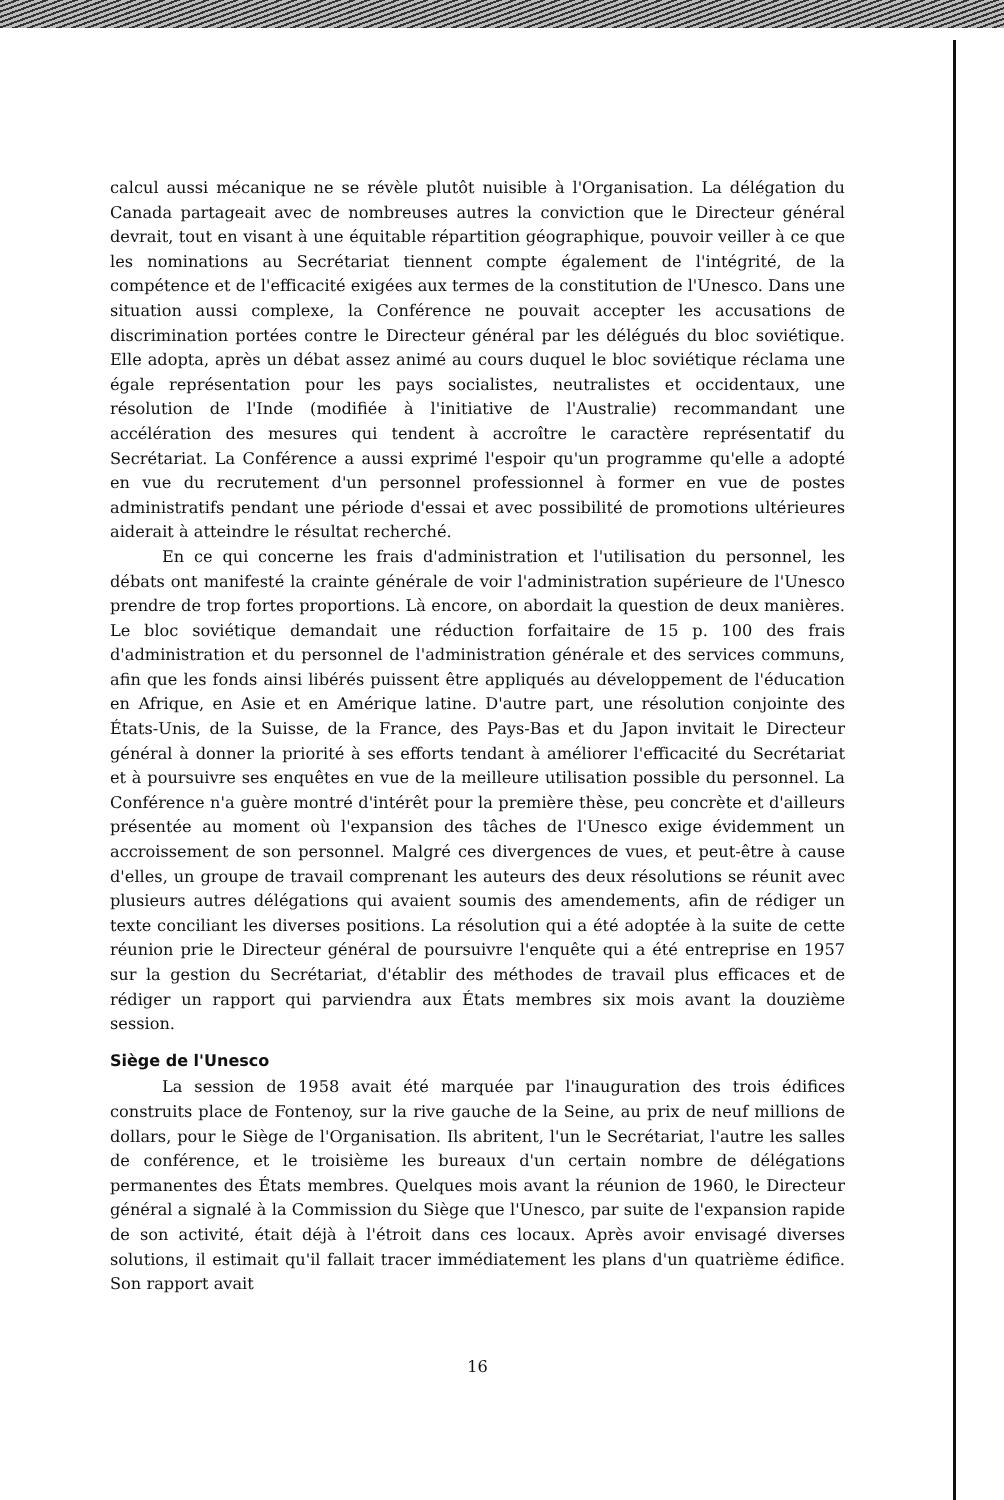calcul aussi mécanique ne se révèle plutôt nuisible à l'Organisation. La délégation du Canada partageait avec de nombreuses autres la conviction que le Directeur général devrait, tout en visant à une équitable répartition géographique, pouvoir veiller à ce que les nominations au Secrétariat tiennent compte également de l'intégrité, de la compétence et de l'efficacité exigées aux termes de la constitution de l'Unesco. Dans une situation aussi complexe, la Conférence ne pouvait accepter les accusations de discrimination portées contre le Directeur général par les délégués du bloc soviétique. Elle adopta, après un débat assez animé au cours duquel le bloc soviétique réclama une égale représentation pour les pays socialistes, neutralistes et occidentaux, une résolution de l'Inde (modifiée à l'initiative de l'Australie) recommandant une accélération des mesures qui tendent à accroître le caractère représentatif du Secrétariat. La Conférence a aussi exprimé l'espoir qu'un programme qu'elle a adopté en vue du recrutement d'un personnel professionnel à former en vue de postes administratifs pendant une période d'essai et avec possibilité de promotions ultérieures aiderait à atteindre le résultat recherché.
En ce qui concerne les frais d'administration et l'utilisation du personnel, les débats ont manifesté la crainte générale de voir l'administration supérieure de l'Unesco prendre de trop fortes proportions. Là encore, on abordait la question de deux manières. Le bloc soviétique demandait une réduction forfaitaire de 15 p. 100 des frais d'administration et du personnel de l'administration générale et des services communs, afin que les fonds ainsi libérés puissent être appliqués au développement de l'éducation en Afrique, en Asie et en Amérique latine. D'autre part, une résolution conjointe des États-Unis, de la Suisse, de la France, des Pays-Bas et du Japon invitait le Directeur général à donner la priorité à ses efforts tendant à améliorer l'efficacité du Secrétariat et à poursuivre ses enquêtes en vue de la meilleure utilisation possible du personnel. La Conférence n'a guère montré d'intérêt pour la première thèse, peu concrète et d'ailleurs présentée au moment où l'expansion des tâches de l'Unesco exige évidemment un accroissement de son personnel. Malgré ces divergences de vues, et peut-être à cause d'elles, un groupe de travail comprenant les auteurs des deux résolutions se réunit avec plusieurs autres délégations qui avaient soumis des amendements, afin de rédiger un texte conciliant les diverses positions. La résolution qui a été adoptée à la suite de cette réunion prie le Directeur général de poursuivre l'enquête qui a été entreprise en 1957 sur la gestion du Secrétariat, d'établir des méthodes de travail plus efficaces et de rédiger un rapport qui parviendra aux États membres six mois avant la douzième session.
Siège de l'Unesco
La session de 1958 avait été marquée par l'inauguration des trois édifices construits place de Fontenoy, sur la rive gauche de la Seine, au prix de neuf millions de dollars, pour le Siège de l'Organisation. Ils abritent, l'un le Secrétariat, l'autre les salles de conférence, et le troisième les bureaux d'un certain nombre de délégations permanentes des États membres. Quelques mois avant la réunion de 1960, le Directeur général a signalé à la Commission du Siège que l'Unesco, par suite de l'expansion rapide de son activité, était déjà à l'étroit dans ces locaux. Après avoir envisagé diverses solutions, il estimait qu'il fallait tracer immédiatement les plans d'un quatrième édifice. Son rapport avait
16